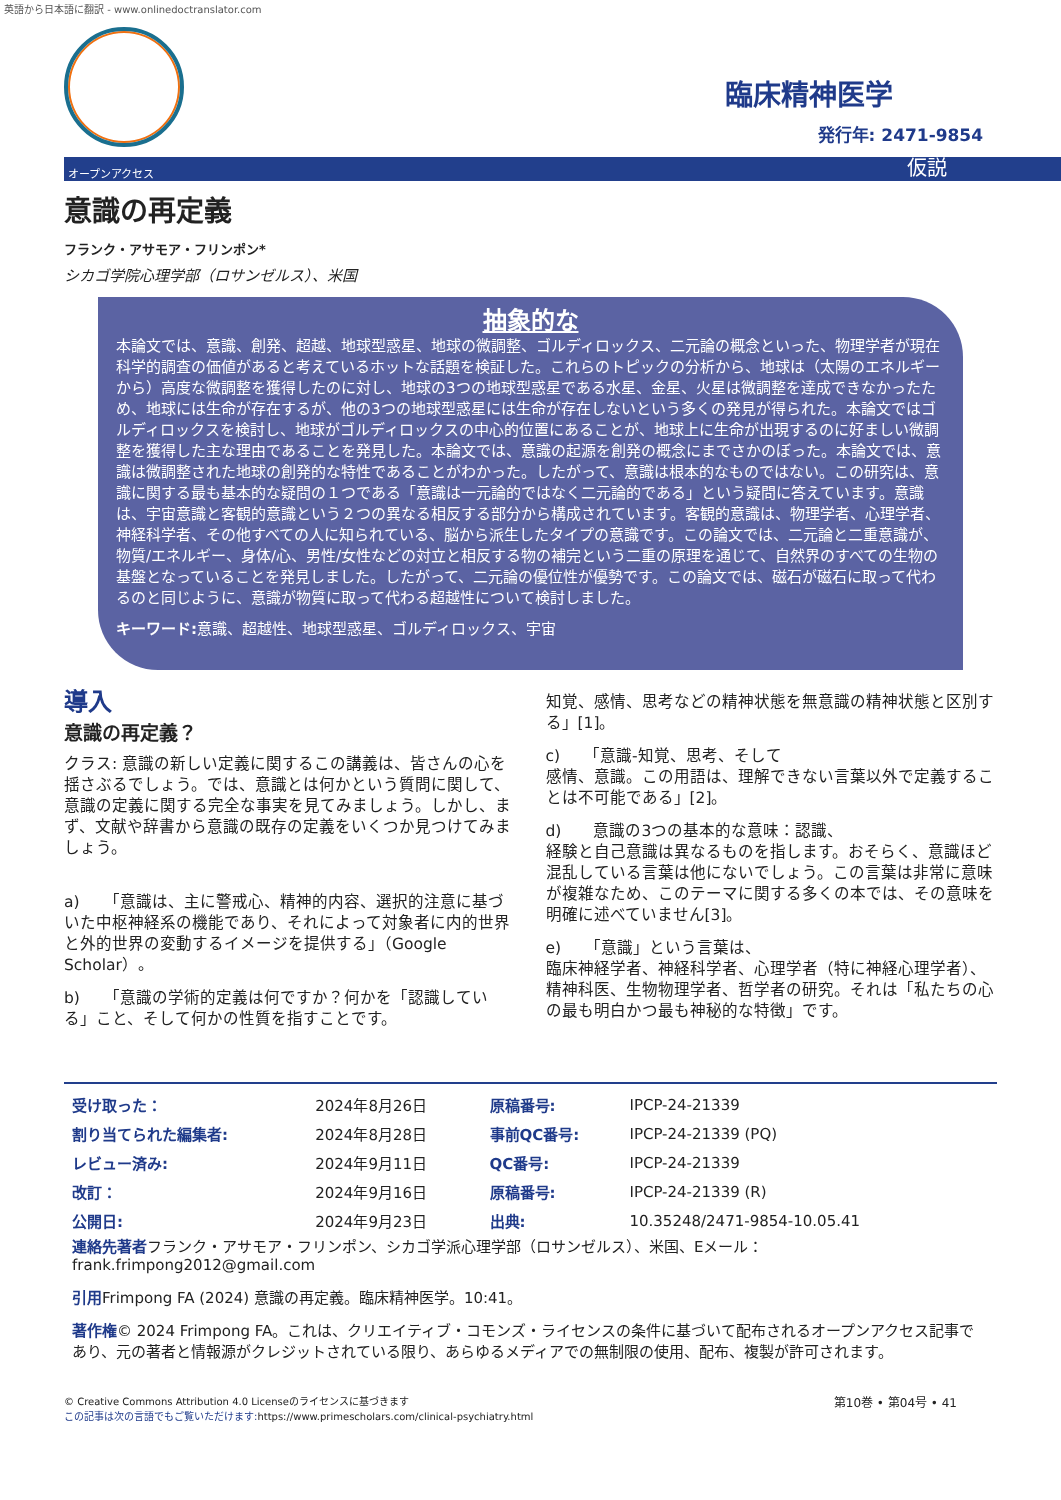英語から日本語に翻訳 - www.onlinedoctranslator.com
臨床精神医学
発行年: 2471-9854
オープンアクセス 仮説
意識の再定義
フランク・アサモア・フリンポン*
シカゴ学院心理学部（ロサンゼルス）、米国
抽象的な
本論文では、意識、創発、超越、地球型惑星、地球の微調整、ゴルディロックス、二元論の概念といった、物理学者が現在科学的調査の価値があると考えているホットな話題を検証した。これらのトピックの分析から、地球は（太陽のエネルギーから）高度な微調整を獲得したのに対し、地球の3つの地球型惑星である水星、金星、火星は微調整を達成できなかったため、地球には生命が存在するが、他の3つの地球型惑星には生命が存在しないという多くの発見が得られた。本論文ではゴルディロックスを検討し、地球がゴルディロックスの中心的位置にあることが、地球上に生命が出現するのに好ましい微調整を獲得した主な理由であることを発見した。本論文では、意識の起源を創発の概念にまでさかのぼった。本論文では、意識は微調整された地球の創発的な特性であることがわかった。したがって、意識は根本的なものではない。この研究は、意識に関する最も基本的な疑問の１つである「意識は一元論的ではなく二元論的である」という疑問に答えています。意識は、宇宙意識と客観的意識という２つの異なる相反する部分から構成されています。客観的意識は、物理学者、心理学者、神経科学者、その他すべての人に知られている、脳から派生したタイプの意識です。この論文では、二元論と二重意識が、物質/エネルギー、身体/心、男性/女性などの対立と相反する物の補完という二重の原理を通じて、自然界のすべての生物の基盤となっていることを発見しました。したがって、二元論の優位性が優勢です。この論文では、磁石が磁石に取って代わるのと同じように、意識が物質に取って代わる超越性について検討しました。
キーワード: 意識、超越性、地球型惑星、ゴルディロックス、宇宙
導入
意識の再定義？
クラス: 意識の新しい定義に関するこの講義は、皆さんの心を揺さぶるでしょう。では、意識とは何かという質問に関して、意識の定義に関する完全な事実を見てみましょう。しかし、まず、文献や辞書から意識の既存の定義をいくつか見つけてみましょう。
a)　　「意識は、主に警戒心、精神的内容、選択的注意に基づいた中枢神経系の機能であり、それによって対象者に内的世界と外的世界の変動するイメージを提供する」（Google Scholar）。
b)　　「意識の学術的定義は何ですか？何かを「認識している」こと、そして何かの性質を指すことです。
知覚、感情、思考などの精神状態を無意識の精神状態と区別する」[1]。
c)　　「意識-知覚、思考、そして
感情、意識。この用語は、理解できない言葉以外で定義することは不可能である」[2]。
d)　　意識の3つの基本的な意味：認識、
経験と自己意識は異なるものを指します。おそらく、意識ほど混乱している言葉は他にないでしょう。この言葉は非常に意味が複雑なため、このテーマに関する多くの本では、その意味を明確に述べていません[3]。
e)　　「意識」という言葉は、
臨床神経学者、神経科学者、心理学者（特に神経心理学者）、精神科医、生物物理学者、哲学者の研究。それは「私たちの心の最も明白かつ最も神秘的な特徴」です。
| 受け取った： | 2024年8月26日 | 原稿番号: | IPCP-24-21339 |
| 割り当てられた編集者: | 2024年8月28日 | 事前QC番号: | IPCP-24-21339 (PQ) |
| レビュー済み: | 2024年9月11日 | QC番号: | IPCP-24-21339 |
| 改訂： | 2024年9月16日 | 原稿番号: | IPCP-24-21339 (R) |
| 公開日: | 2024年9月23日 | 出典: | 10.35248/2471-9854-10.05.41 |
連絡先著者フランク・アサモア・フリンポン、シカゴ学派心理学部（ロサンゼルス）、米国、Eメール：frank.frimpong2012@gmail.com
引用Frimpong FA (2024) 意識の再定義。臨床精神医学。10:41。
著作権© 2024 Frimpong FA。これは、クリエイティブ・コモンズ・ライセンスの条件に基づいて配布されるオープンアクセス記事であり、元の著者と情報源がクレジットされている限り、あらゆるメディアでの無制限の使用、配布、複製が許可されます。
© Creative Commons Attribution 4.0 Licenseのライセンスに基づきます
この記事は次の言語でもご覧いただけます: https://www.primescholars.com/clinical-psychiatry.html
第10巻 • 第04号 • 41